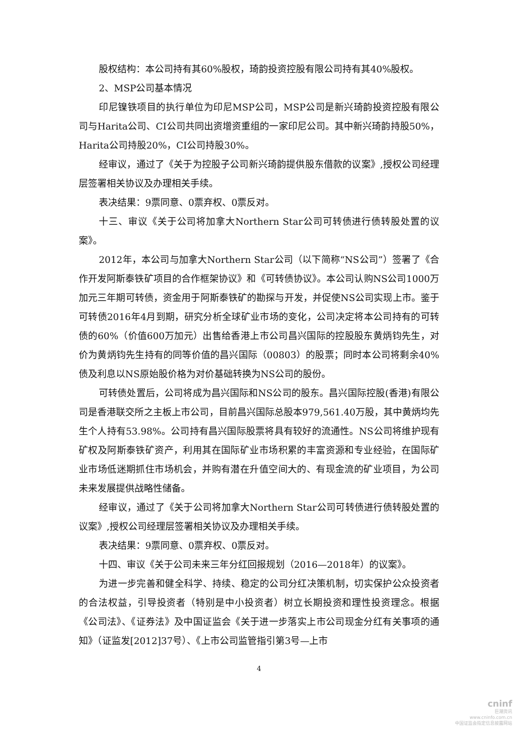股权结构：本公司持有其60%股权，琦韵投资控股有限公司持有其40%股权。
2、MSP公司基本情况
印尼镍铁项目的执行单位为印尼MSP公司，MSP公司是新兴琦韵投资控股有限公司与Harita公司、CI公司共同出资增资重组的一家印尼公司。其中新兴琦韵持股50%，Harita公司持股20%，CI公司持股30%。
经审议，通过了《关于为控股子公司新兴琦韵提供股东借款的议案》,授权公司经理层签署相关协议及办理相关手续。
表决结果：9票同意、0票弃权、0票反对。
十三、审议《关于公司将加拿大Northern Star公司可转债进行债转股处置的议案》。
2012年，本公司与加拿大Northern Star公司（以下简称“NS公司”）签署了《合作开发阿斯泰铁矿项目的合作框架协议》和《可转债协议》。本公司认购NS公司1000万加元三年期可转债，资金用于阿斯泰铁矿的勘探与开发，并促使NS公司实现上市。鉴于可转债2016年4月到期，研究分析全球矿业市场的变化，公司决定将本公司持有的可转债的60%（价值600万加元）出售给香港上市公司昌兴国际的控股股东黄炳钧先生，对价为黄炳钧先生持有的同等价值的昌兴国际（00803）的股票；同时本公司将剩余40%债及利息以NS原始股价格为对价基础转换为NS公司的股份。
可转债处置后，公司将成为昌兴国际和NS公司的股东。昌兴国际控股(香港)有限公司是香港联交所之主板上市公司，目前昌兴国际总股本979,561.40万股，其中黄炳均先生个人持有53.98%。公司持有昌兴国际股票将具有较好的流通性。NS公司将维护现有矿权及阿斯泰铁矿资产，利用其在国际矿业市场积累的丰富资源和专业经验，在国际矿业市场低迷期抓住市场机会，并购有潜在升值空间大的、有现金流的矿业项目，为公司未来发展提供战略性储备。
经审议，通过了《关于公司将加拿大Northern Star公司可转债进行债转股处置的议案》,授权公司经理层签署相关协议及办理相关手续。
表决结果：9票同意、0票弃权、0票反对。
十四、审议《关于公司未来三年分红回报规划（2016—2018年）的议案》。
为进一步完善和健全科学、持续、稳定的公司分红决策机制，切实保护公众投资者的合法权益，引导投资者（特别是中小投资者）树立长期投资和理性投资理念。根据《公司法》、《证券法》及中国证监会《关于进一步落实上市公司现金分红有关事项的通知》（证监发[2012]37号）、《上市公司监管指引第3号—上市
4
cninf
巨潮资讯
www.cninfo.com.cn
中国证监会指定信息披露网站